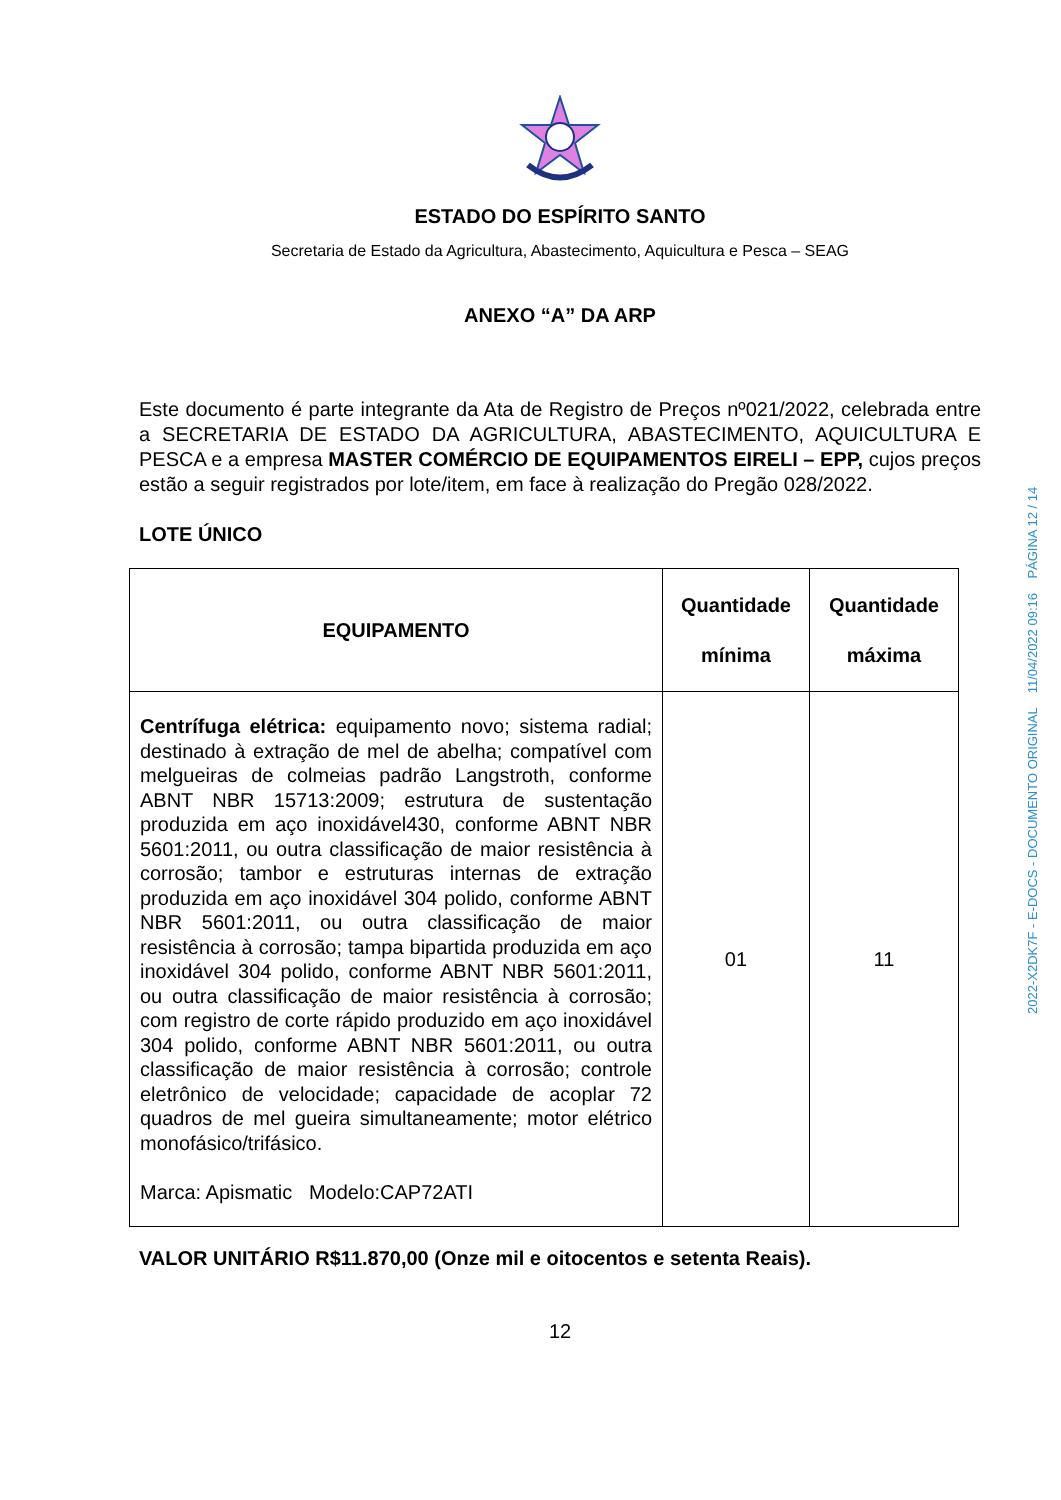2022-X2DK7F - E-DOCS - DOCUMENTO ORIGINAL 11/04/2022 09:16 PÁGINA 12 / 14
ESTADO DO ESPÍRITO SANTO
Secretaria de Estado da Agricultura, Abastecimento, Aquicultura e Pesca – SEAG
ANEXO “A” DA ARP
Este documento é parte integrante da Ata de Registro de Preços nº021/2022, celebrada entre a SECRETARIA DE ESTADO DA AGRICULTURA, ABASTECIMENTO, AQUICULTURA E PESCA e a empresa MASTER COMÉRCIO DE EQUIPAMENTOS EIRELI – EPP, cujos preços estão a seguir registrados por lote/item, em face à realização do Pregão 028/2022.
LOTE ÚNICO
| EQUIPAMENTO | Quantidade mínima | Quantidade máxima |
| --- | --- | --- |
| Centrífuga elétrica: equipamento novo; sistema radial; destinado à extração de mel de abelha; compatível com melgueiras de colmeias padrão Langstroth, conforme ABNT NBR 15713:2009; estrutura de sustentação produzida em aço inoxidável430, conforme ABNT NBR 5601:2011, ou outra classificação de maior resistência à corrosão; tambor e estruturas internas de extração produzida em aço inoxidável 304 polido, conforme ABNT NBR 5601:2011, ou outra classificação de maior resistência à corrosão; tampa bipartida produzida em aço inoxidável 304 polido, conforme ABNT NBR 5601:2011, ou outra classificação de maior resistência à corrosão; com registro de corte rápido produzido em aço inoxidável 304 polido, conforme ABNT NBR 5601:2011, ou outra classificação de maior resistência à corrosão; controle eletrônico de velocidade; capacidade de acoplar 72 quadros de mel gueira simultaneamente; motor elétrico monofásico/trifásico. Marca: Apismatic Modelo:CAP72ATI | 01 | 11 |
VALOR UNITÁRIO R$11.870,00 (Onze mil e oitocentos e setenta Reais).
12